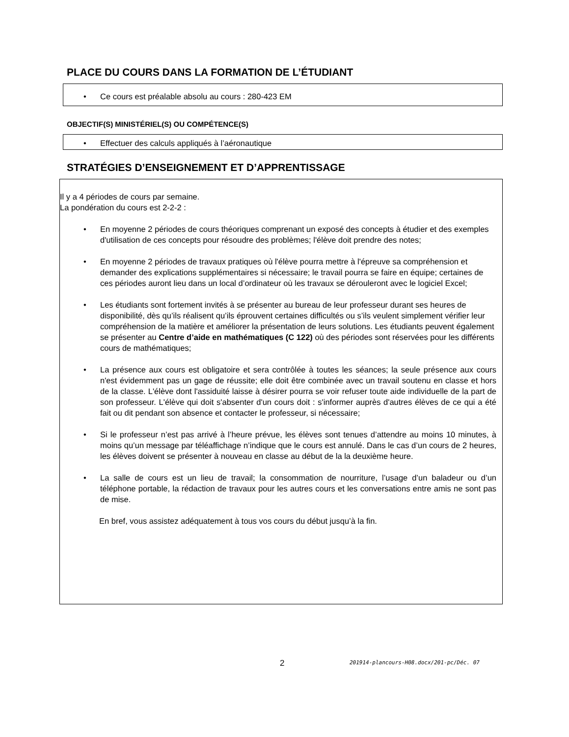PLACE DU COURS DANS LA FORMATION DE L’ÉTUDIANT
• Ce cours est préalable absolu au cours : 280-423 EM
OBJECTIF(S) MINISTÉRIEL(S) OU COMPÉTENCE(S)
• Effectuer des calculs appliqués à l’aéronautique
STRATÉGIES D’ENSEIGNEMENT ET D’APPRENTISSAGE
Il y a 4 périodes de cours par semaine.
La pondération du cours est 2-2-2 :
• En moyenne 2 périodes de cours théoriques comprenant un exposé des concepts à étudier et des exemples d'utilisation de ces concepts pour résoudre des problèmes; l'élève doit prendre des notes;
• En moyenne 2 périodes de travaux pratiques où l'élève pourra mettre à l'épreuve sa compréhension et demander des explications supplémentaires si nécessaire; le travail pourra se faire en équipe; certaines de ces périodes auront lieu dans un local d’ordinateur où les travaux se dérouleront avec le logiciel Excel;
• Les étudiants sont fortement invités à se présenter au bureau de leur professeur durant ses heures de disponibilité, dès qu’ils réalisent qu’ils éprouvent certaines difficultés ou s’ils veulent simplement vérifier leur compréhension de la matière et améliorer la présentation de leurs solutions. Les étudiants peuvent également se présenter au Centre d’aide en mathématiques (C 122) où des périodes sont réservées pour les différents cours de mathématiques;
• La présence aux cours est obligatoire et sera contrôlée à toutes les séances; la seule présence aux cours n'est évidemment pas un gage de réussite; elle doit être combinée avec un travail soutenu en classe et hors de la classe. L'élève dont l'assiduité laisse à désirer pourra se voir refuser toute aide individuelle de la part de son professeur. L'élève qui doit s'absenter d'un cours doit : s'informer auprès d'autres élèves de ce qui a été fait ou dit pendant son absence et contacter le professeur, si nécessaire;
• Si le professeur n’est pas arrivé à l’heure prévue, les élèves sont tenues d’attendre au moins 10 minutes, à moins qu’un message par téléaffichage n’indique que le cours est annulé. Dans le cas d’un cours de 2 heures, les élèves doivent se présenter à nouveau en classe au début de la la deuxième heure.
• La salle de cours est un lieu de travail; la consommation de nourriture, l’usage d’un baladeur ou d’un téléphone portable, la rédaction de travaux pour les autres cours et les conversations entre amis ne sont pas de mise.
En bref, vous assistez adéquatement à tous vos cours du début jusqu’à la fin.
2
201914-plancours-H08.docx/201-pc/Déc. 07